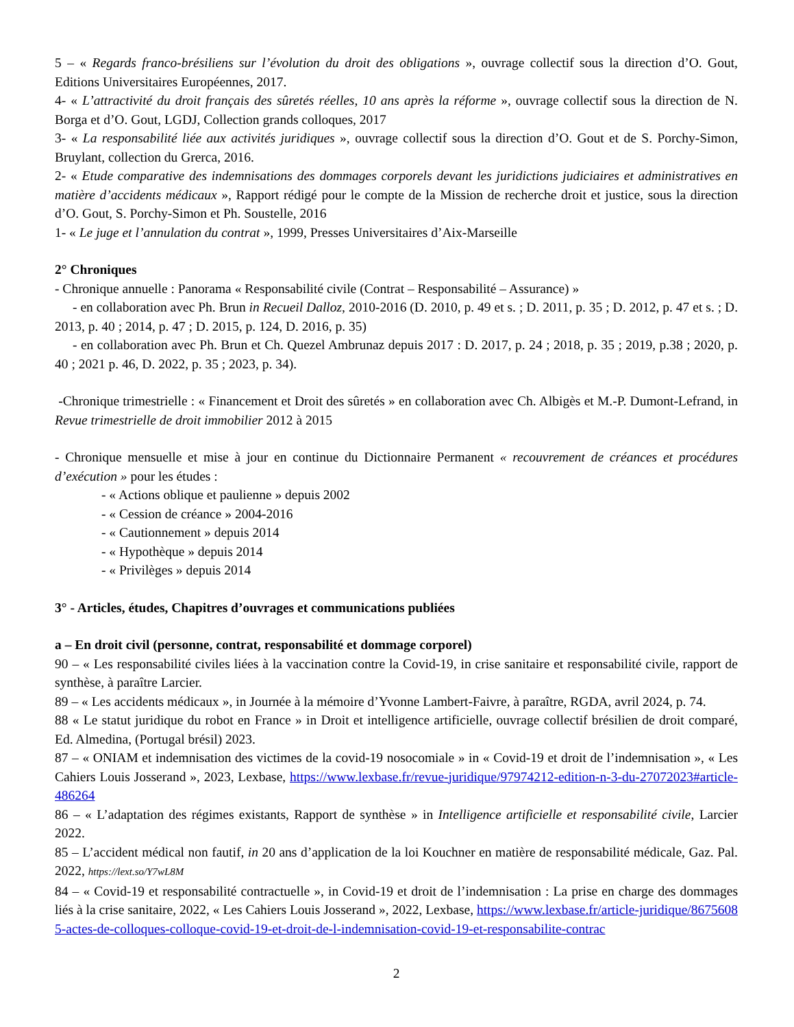5 – « Regards franco-brésiliens sur l’évolution du droit des obligations », ouvrage collectif sous la direction d’O. Gout, Editions Universitaires Européennes, 2017.
4- « L’attractivité du droit français des sûretés réelles, 10 ans après la réforme », ouvrage collectif sous la direction de N. Borga et d’O. Gout, LGDJ, Collection grands colloques, 2017
3- « La responsabilité liée aux activités juridiques », ouvrage collectif sous la direction d’O. Gout et de S. Porchy-Simon, Bruylant, collection du Grerca, 2016.
2- « Etude comparative des indemnisations des dommages corporels devant les juridictions judiciaires et administratives en matière d’accidents médicaux », Rapport rédigé pour le compte de la Mission de recherche droit et justice, sous la direction d’O. Gout, S. Porchy-Simon et Ph. Soustelle, 2016
1- « Le juge et l’annulation du contrat », 1999, Presses Universitaires d’Aix-Marseille
2° Chroniques
- Chronique annuelle : Panorama « Responsabilité civile (Contrat – Responsabilité – Assurance) »
- en collaboration avec Ph. Brun in Recueil Dalloz, 2010-2016 (D. 2010, p. 49 et s. ; D. 2011, p. 35 ; D. 2012, p. 47 et s. ; D. 2013, p. 40 ; 2014, p. 47 ; D. 2015, p. 124, D. 2016, p. 35)
- en collaboration avec Ph. Brun et Ch. Quezel Ambrunaz depuis 2017 : D. 2017, p. 24 ; 2018, p. 35 ; 2019, p.38 ; 2020, p. 40 ; 2021 p. 46, D. 2022, p. 35 ; 2023, p. 34).
-Chronique trimestrielle : « Financement et Droit des sûretés » en collaboration avec Ch. Albigès et M.-P. Dumont-Lefrand, in Revue trimestrielle de droit immobilier 2012 à 2015
- Chronique mensuelle et mise à jour en continue du Dictionnaire Permanent « recouvrement de créances et procédures d’exécution » pour les études :
- « Actions oblique et paulienne » depuis 2002
- « Cession de créance » 2004-2016
- « Cautionnement » depuis 2014
- « Hypothèque » depuis 2014
- « Privilèges » depuis 2014
3° - Articles, études, Chapitres d’ouvrages et communications publiées
a – En droit civil (personne, contrat, responsabilité et dommage corporel)
90 – « Les responsabilité civiles liées à la vaccination contre la Covid-19, in crise sanitaire et responsabilité civile, rapport de synthèse, à paraître Larcier.
89 – « Les accidents médicaux », in Journée à la mémoire d’Yvonne Lambert-Faivre, à paraître, RGDA, avril 2024, p. 74.
88 « Le statut juridique du robot en France » in Droit et intelligence artificielle, ouvrage collectif brésilien de droit comparé, Ed. Almedina, (Portugal brésil) 2023.
87 – « ONIAM et indemnisation des victimes de la covid-19 nosocomiale » in « Covid-19 et droit de l’indemnisation », « Les Cahiers Louis Josserand », 2023, Lexbase, https://www.lexbase.fr/revue-juridique/97974212-edition-n-3-du-27072023#article-486264
86 – « L’adaptation des régimes existants, Rapport de synthèse » in Intelligence artificielle et responsabilité civile, Larcier 2022.
85 – L’accident médical non fautif, in 20 ans d’application de la loi Kouchner en matière de responsabilité médicale, Gaz. Pal. 2022, https://lext.so/Y7wL8M
84 – « Covid-19 et responsabilité contractuelle », in Covid-19 et droit de l’indemnisation : La prise en charge des dommages liés à la crise sanitaire, 2022, « Les Cahiers Louis Josserand », 2022, Lexbase, https://www.lexbase.fr/article-juridique/86756085-actes-de-colloques-colloque-covid-19-et-droit-de-l-indemnisation-covid-19-et-responsabilite-contrac
2